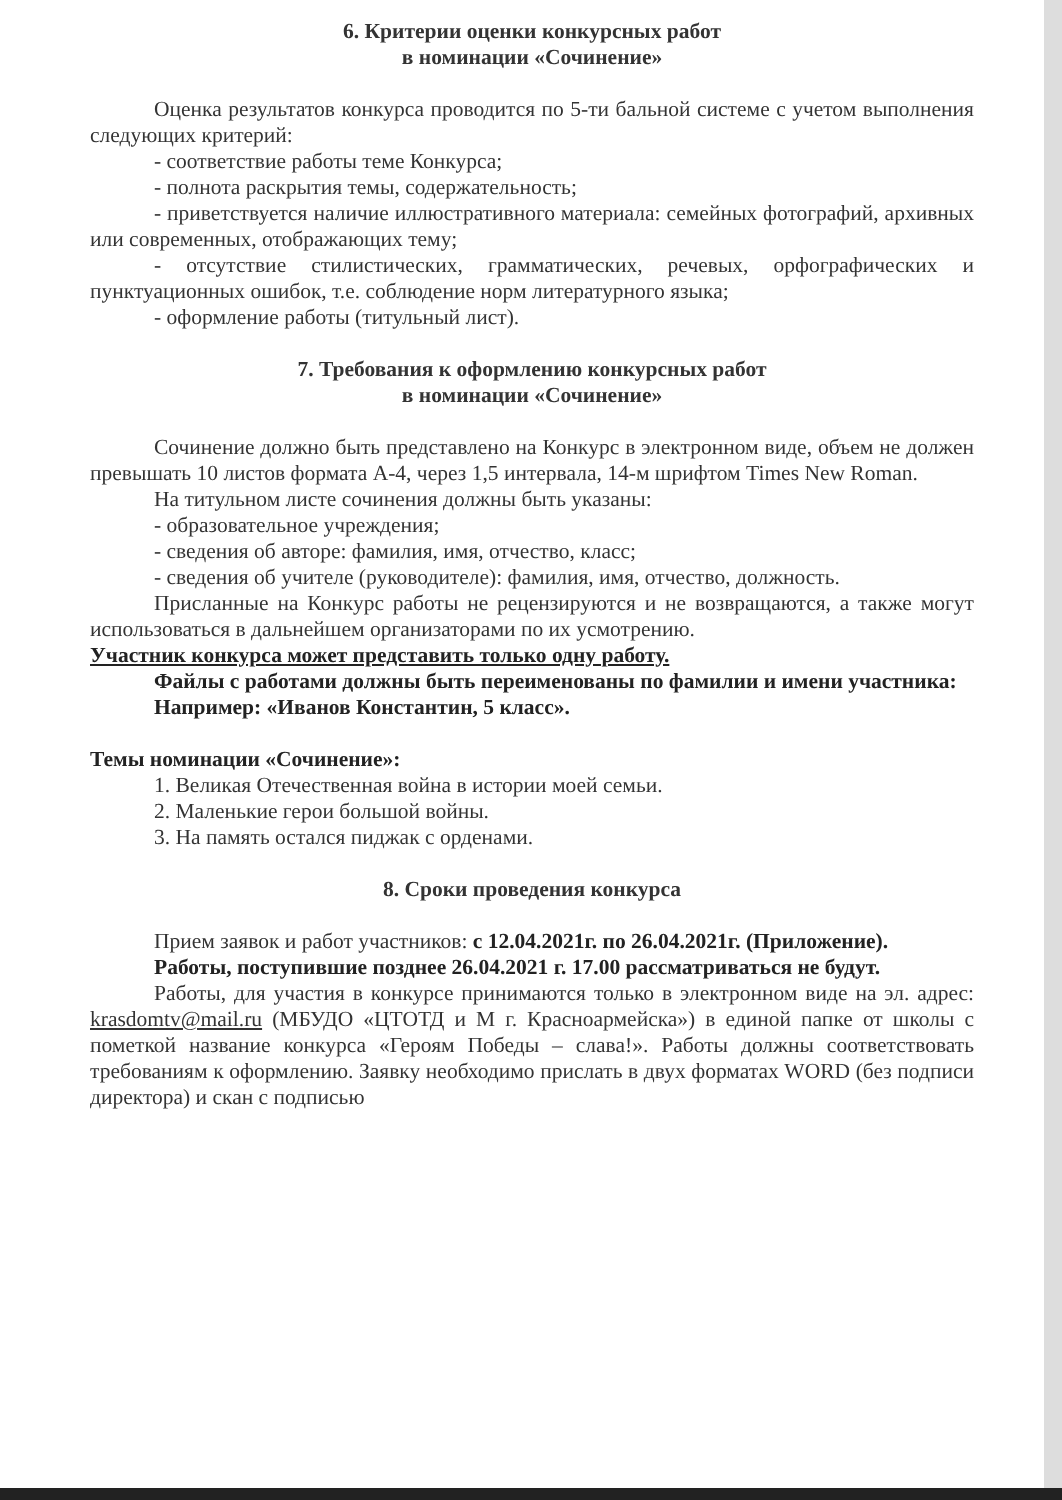6. Критерии оценки конкурсных работ
в номинации «Сочинение»
Оценка результатов конкурса проводится по 5-ти бальной системе с учетом выполнения следующих критерий:
- соответствие работы теме Конкурса;
- полнота раскрытия темы, содержательность;
- приветствуется наличие иллюстративного материала: семейных фотографий, архивных или современных, отображающих тему;
- отсутствие стилистических, грамматических, речевых, орфографических и пунктуационных ошибок, т.е. соблюдение норм литературного языка;
- оформление работы (титульный лист).
7. Требования к оформлению конкурсных работ
в номинации «Сочинение»
Сочинение должно быть представлено на Конкурс в электронном виде, объем не должен превышать 10 листов формата А-4, через 1,5 интервала, 14-м шрифтом Times New Roman.
На титульном листе сочинения должны быть указаны:
- образовательное учреждения;
- сведения об авторе: фамилия, имя, отчество, класс;
- сведения об учителе (руководителе): фамилия, имя, отчество, должность.
Присланные на Конкурс работы не рецензируются и не возвращаются, а также могут использоваться в дальнейшем организаторами по их усмотрению.
Участник конкурса может представить только одну работу.
Файлы с работами должны быть переименованы по фамилии и имени участника:
Например: «Иванов Константин, 5 класс».
Темы номинации «Сочинение»:
1. Великая Отечественная война в истории моей семьи.
2. Маленькие герои большой войны.
3. На память остался пиджак с орденами.
8. Сроки проведения конкурса
Прием заявок и работ участников: с 12.04.2021г. по 26.04.2021г. (Приложение).
Работы, поступившие позднее 26.04.2021 г. 17.00 рассматриваться не будут.
Работы, для участия в конкурсе принимаются только в электронном виде на эл. адрес: krasdomtv@mail.ru (МБУДО «ЦТОТД и М г. Красноармейска») в единой папке от школы с пометкой название конкурса «Героям Победы – слава!». Работы должны соответствовать требованиям к оформлению. Заявку необходимо прислать в двух форматах WORD (без подписи директора) и скан с подписью